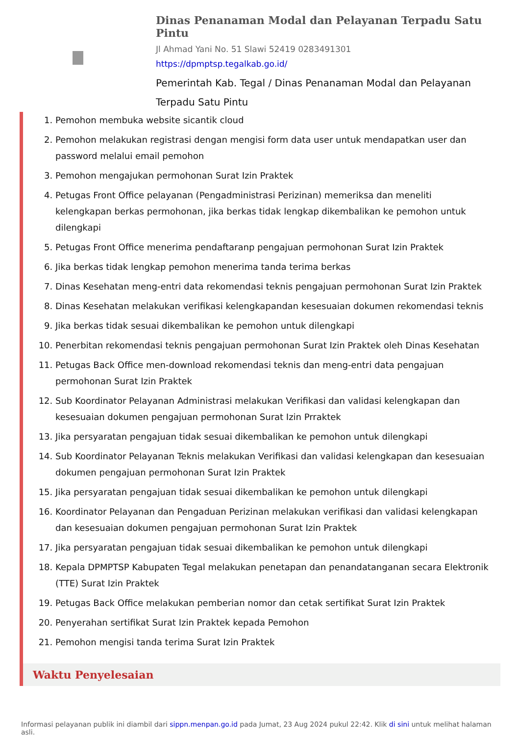Dinas Penanaman Modal dan Pelayanan Terpadu Satu Pintu
Jl Ahmad Yani No. 51 Slawi 52419 0283491301
https://dpmptsp.tegalkab.go.id/
Pemerintah Kab. Tegal / Dinas Penanaman Modal dan Pelayanan Terpadu Satu Pintu
1. Pemohon membuka website sicantik cloud
2. Pemohon melakukan registrasi dengan mengisi form data user untuk mendapatkan user dan password melalui email pemohon
3. Pemohon mengajukan permohonan Surat Izin Praktek
4. Petugas Front Office pelayanan (Pengadministrasi Perizinan) memeriksa dan meneliti kelengkapan berkas permohonan, jika berkas tidak lengkap dikembalikan ke pemohon untuk dilengkapi
5. Petugas Front Office menerima pendaftaranp pengajuan permohonan Surat Izin Praktek
6. Jika berkas tidak lengkap pemohon menerima tanda terima berkas
7. Dinas Kesehatan meng-entri data rekomendasi teknis pengajuan permohonan Surat Izin Praktek
8. Dinas Kesehatan melakukan verifikasi kelengkapandan kesesuaian dokumen rekomendasi teknis
9. Jika berkas tidak sesuai dikembalikan ke pemohon untuk dilengkapi
10. Penerbitan rekomendasi teknis pengajuan permohonan Surat Izin Praktek oleh Dinas Kesehatan
11. Petugas Back Office men-download rekomendasi teknis dan meng-entri data pengajuan permohonan Surat Izin Praktek
12. Sub Koordinator Pelayanan Administrasi melakukan Verifikasi dan validasi kelengkapan dan kesesuaian dokumen pengajuan permohonan Surat Izin Prraktek
13. Jika persyaratan pengajuan tidak sesuai dikembalikan ke pemohon untuk dilengkapi
14. Sub Koordinator Pelayanan Teknis melakukan Verifikasi dan validasi kelengkapan dan kesesuaian dokumen pengajuan permohonan Surat Izin Praktek
15. Jika persyaratan pengajuan tidak sesuai dikembalikan ke pemohon untuk dilengkapi
16. Koordinator Pelayanan dan Pengaduan Perizinan melakukan verifikasi dan validasi kelengkapan dan kesesuaian dokumen pengajuan permohonan Surat Izin Praktek
17. Jika persyaratan pengajuan tidak sesuai dikembalikan ke pemohon untuk dilengkapi
18. Kepala DPMPTSP Kabupaten Tegal melakukan penetapan dan penandatanganan secara Elektronik (TTE) Surat Izin Praktek
19. Petugas Back Office melakukan pemberian nomor dan cetak sertifikat Surat Izin Praktek
20. Penyerahan sertifikat Surat Izin Praktek kepada Pemohon
21. Pemohon mengisi tanda terima Surat Izin Praktek
Waktu Penyelesaian
Informasi pelayanan publik ini diambil dari sippn.menpan.go.id pada Jumat, 23 Aug 2024 pukul 22:42. Klik di sini untuk melihat halaman asli.